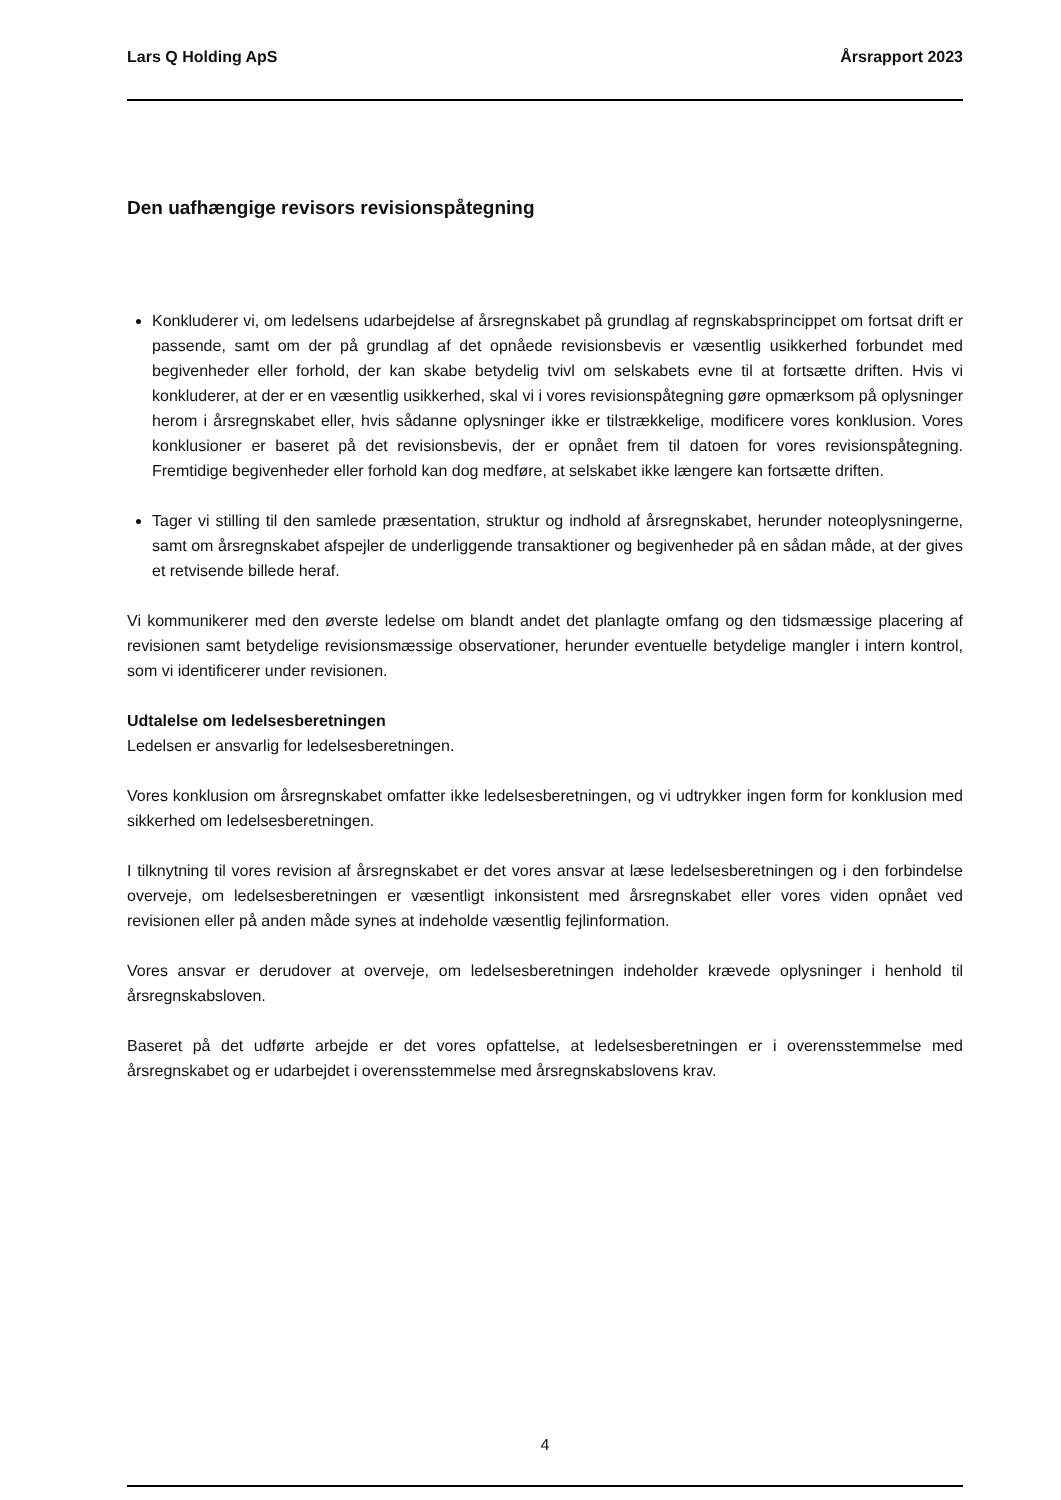Lars Q Holding ApS Årsrapport 2023
Den uafhængige revisors revisionspåtegning
Konkluderer vi, om ledelsens udarbejdelse af årsregnskabet på grundlag af regnskabsprincippet om fortsat drift er passende, samt om der på grundlag af det opnåede revisionsbevis er væsentlig usikkerhed forbundet med begivenheder eller forhold, der kan skabe betydelig tvivl om selskabets evne til at fortsætte driften. Hvis vi konkluderer, at der er en væsentlig usikkerhed, skal vi i vores revisionspåtegning gøre opmærksom på oplysninger herom i årsregnskabet eller, hvis sådanne oplysninger ikke er tilstrækkelige, modificere vores konklusion. Vores konklusioner er baseret på det revisionsbevis, der er opnået frem til datoen for vores revisionspåtegning. Fremtidige begivenheder eller forhold kan dog medføre, at selskabet ikke længere kan fortsætte driften.
Tager vi stilling til den samlede præsentation, struktur og indhold af årsregnskabet, herunder noteoplysningerne, samt om årsregnskabet afspejler de underliggende transaktioner og begivenheder på en sådan måde, at der gives et retvisende billede heraf.
Vi kommunikerer med den øverste ledelse om blandt andet det planlagte omfang og den tidsmæssige placering af revisionen samt betydelige revisionsmæssige observationer, herunder eventuelle betydelige mangler i intern kontrol, som vi identificerer under revisionen.
Udtalelse om ledelsesberetningen
Ledelsen er ansvarlig for ledelsesberetningen.
Vores konklusion om årsregnskabet omfatter ikke ledelsesberetningen, og vi udtrykker ingen form for konklusion med sikkerhed om ledelsesberetningen.
I tilknytning til vores revision af årsregnskabet er det vores ansvar at læse ledelsesberetningen og i den forbindelse overveje, om ledelsesberetningen er væsentligt inkonsistent med årsregnskabet eller vores viden opnået ved revisionen eller på anden måde synes at indeholde væsentlig fejlinformation.
Vores ansvar er derudover at overveje, om ledelsesberetningen indeholder krævede oplysninger i henhold til årsregnskabsloven.
Baseret på det udførte arbejde er det vores opfattelse, at ledelsesberetningen er i overensstemmelse med årsregnskabet og er udarbejdet i overensstemmelse med årsregnskabslovens krav.
4